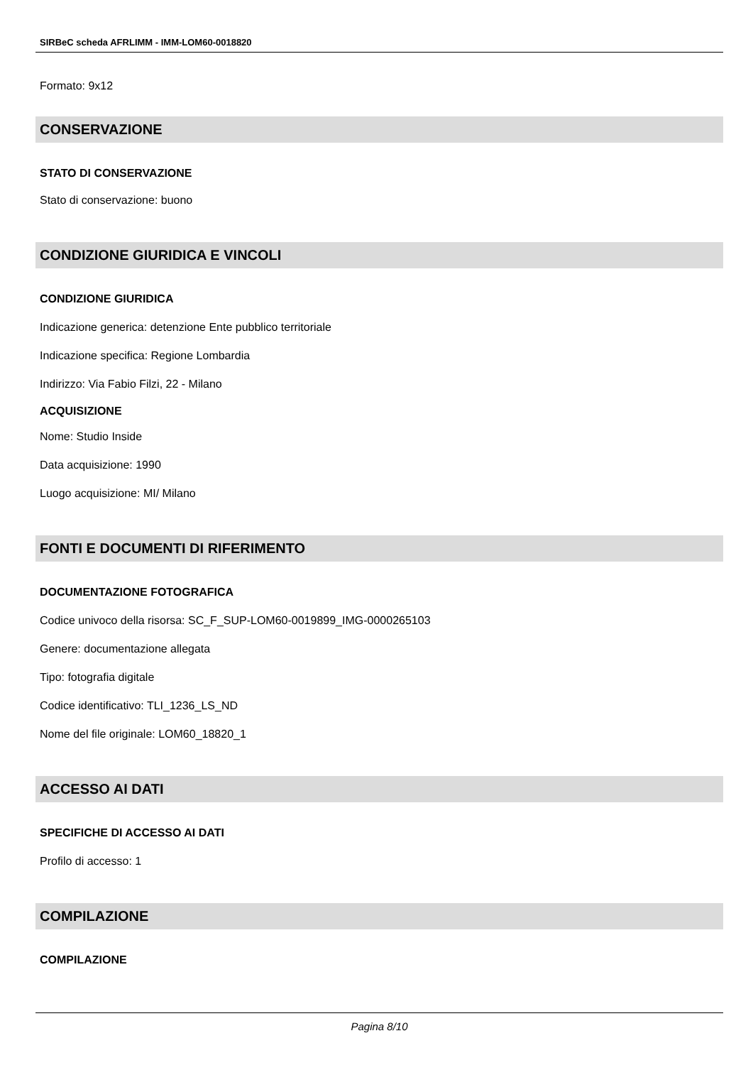SIRBeC scheda AFRLIMM - IMM-LOM60-0018820
Formato: 9x12
CONSERVAZIONE
STATO DI CONSERVAZIONE
Stato di conservazione: buono
CONDIZIONE GIURIDICA E VINCOLI
CONDIZIONE GIURIDICA
Indicazione generica: detenzione Ente pubblico territoriale
Indicazione specifica: Regione Lombardia
Indirizzo: Via Fabio Filzi, 22 - Milano
ACQUISIZIONE
Nome: Studio Inside
Data acquisizione: 1990
Luogo acquisizione: MI/ Milano
FONTI E DOCUMENTI DI RIFERIMENTO
DOCUMENTAZIONE FOTOGRAFICA
Codice univoco della risorsa: SC_F_SUP-LOM60-0019899_IMG-0000265103
Genere: documentazione allegata
Tipo: fotografia digitale
Codice identificativo: TLI_1236_LS_ND
Nome del file originale: LOM60_18820_1
ACCESSO AI DATI
SPECIFICHE DI ACCESSO AI DATI
Profilo di accesso: 1
COMPILAZIONE
COMPILAZIONE
Pagina 8/10